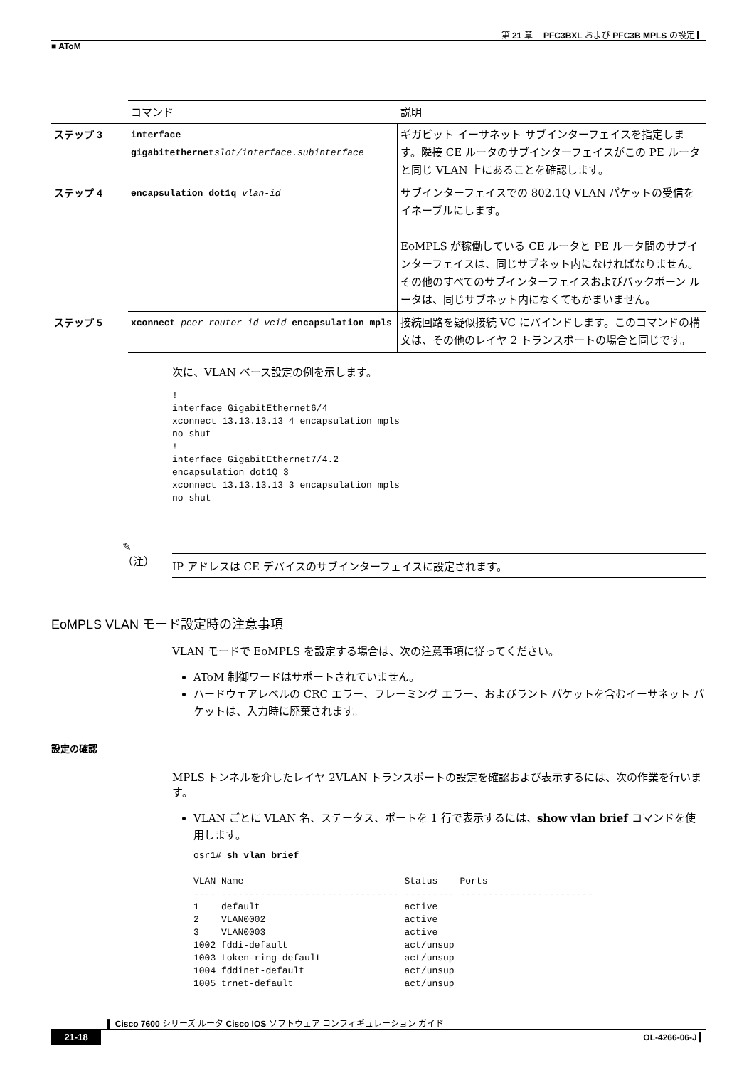第 21 章　 PFC3BXL および PFC3B MPLS の設定 ▎
■ AToM
| | コマンド | 説明 |
| --- | --- | --- |
| ステップ 3 | interface gigabitethernet slot/interface.subinterface | ギガビット イーサネット サブインターフェイスを指定します。隣接 CE ルータのサブインターフェイスがこの PE ルータと同じ VLAN 上にあることを確認します。 |
| ステップ 4 | encapsulation dot1q vlan-id | サブインターフェイスでの 802.1Q VLAN パケットの受信をイネーブルにします。 EoMPLS が稼働している CE ルータと PE ルータ間のサブインターフェイスは、同じサブネット内になければなりません。その他のすべてのサブインターフェイスおよびバックボーン ルータは、同じサブネット内になくてもかまいません。 |
| ステップ 5 | xconnect peer-router-id vcid encapsulation mpls | 接続回路を疑似接続 VC にバインドします。このコマンドの構文は、その他のレイヤ 2 トランスポートの場合と同じです。 |
次に、VLAN ベース設定の例を示します。
!
interface GigabitEthernet6/4
xconnect 13.13.13.13 4 encapsulation mpls
no shut
!
interface GigabitEthernet7/4.2
encapsulation dot1Q 3
xconnect 13.13.13.13 3 encapsulation mpls
no shut
✎
（注）
IP アドレスは CE デバイスのサブインターフェイスに設定されます。
EoMPLS VLAN モード設定時の注意事項
VLAN モードで EoMPLS を設定する場合は、次の注意事項に従ってください。
AToM 制御ワードはサポートされていません。
ハードウェアレベルの CRC エラー、フレーミング エラー、およびラント パケットを含むイーサネット パケットは、入力時に廃棄されます。
設定の確認
MPLS トンネルを介したレイヤ 2VLAN トランスポートの設定を確認および表示するには、次の作業を行います。
VLAN ごとに VLAN 名、ステータス、ポートを 1 行で表示するには、show vlan brief コマンドを使用します。
osr1# sh vlan brief

VLAN Name                             Status    Ports
---- -------------------------------- --------- ------------------------
1    default                          active
2    VLAN0002                         active
3    VLAN0003                         active
1002 fddi-default                     act/unsup
1003 token-ring-default               act/unsup
1004 fddinet-default                  act/unsup
1005 trnet-default                    act/unsup
▌ Cisco 7600 シリーズ ルータ Cisco IOS ソフトウェア コンフィギュレーション ガイド
21-18 OL-4266-06-J ▎